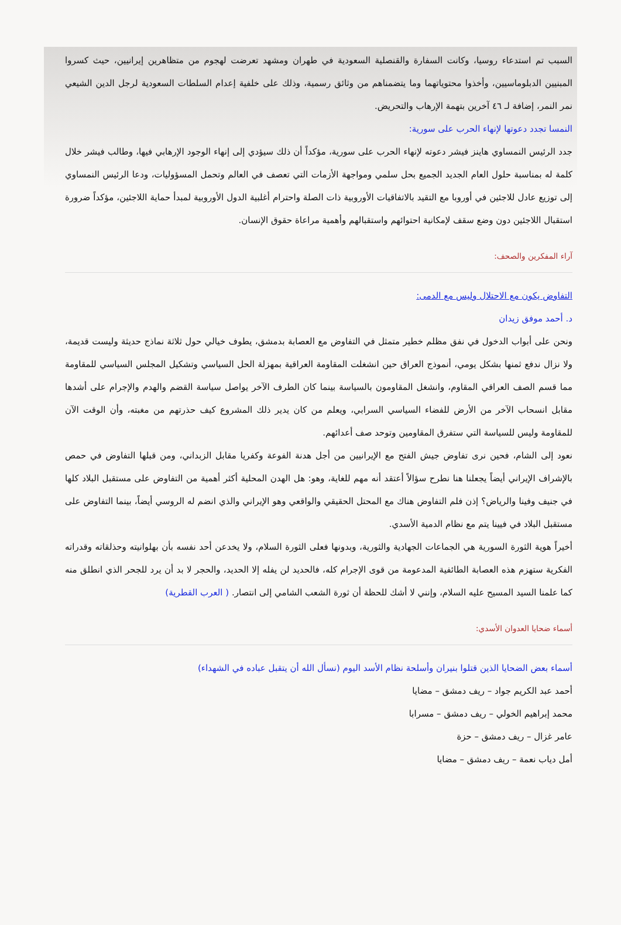السبب تم استدعاء روسيا، وكانت السفارة والقنصلية السعودية في طهران ومشهد تعرضت لهجوم من متظاهرين إيرانيين، حيث كسروا المبنيين الدبلوماسيين، وأخذوا محتوياتهما وما يتضمناهم من وثائق رسمية، وذلك على خلفية إعدام السلطات السعودية لرجل الدين الشيعي نمر النمر، إضافة لـ ٤٦ آخرين بتهمة الإرهاب والتحريض.
النمسا تجدد دعوتها لإنهاء الحرب على سورية:
جدد الرئيس النمساوي هاينز فيشر دعوته لإنهاء الحرب على سورية، مؤكداً أن ذلك سيؤدي إلى إنهاء الوجود الإرهابي فيها، وطالب فيشر خلال كلمة له بمناسبة حلول العام الجديد الجميع بحل سلمي ومواجهة الأزمات التي تعصف في العالم وتحمل المسؤوليات، ودعا الرئيس النمساوي إلى توزيع عادل للاجئين في أوروبا مع التقيد بالاتفاقيات الأوروبية ذات الصلة واحترام أغلبية الدول الأوروبية لمبدأ حماية اللاجئين، مؤكداً ضرورة استقبال اللاجئين دون وضع سقف لإمكانية احتوائهم واستقبالهم وأهمية مراعاة حقوق الإنسان.
آراء المفكرين والصحف:
التفاوض يكون مع الاحتلال وليس مع الدمى:
د. أحمد موفق زيدان
ونحن على أبواب الدخول في نفق مظلم خطير متمثل في التفاوض مع العصابة بدمشق، يطوف خيالي حول ثلاثة نماذج حديثة وليست قديمة، ولا نزال ندفع ثمنها بشكل يومي، أنموذج العراق حين انشغلت المقاومة العراقية بمهزلة الحل السياسي وتشكيل المجلس السياسي للمقاومة مما قسم الصف العراقي المقاوم، وانشغل المقاومون بالسياسة بينما كان الطرف الآخر يواصل سياسة القضم والهدم والإجرام على أشدها مقابل انسحاب الآخر من الأرض للفضاء السياسي السرابي، ويعلم من كان يدير ذلك المشروع كيف حذرتهم من مغبته، وأن الوقت الآن للمقاومة وليس للسياسة التي ستفرق المقاومين وتوحد صف أعدائهم.
نعود إلى الشام، فحين نرى تفاوض جيش الفتح مع الإيرانيين من أجل هدنة الفوعة وكفريا مقابل الزبداني، ومن قبلها التفاوض في حمص بالإشراف الإيراني أيضاً يجعلنا هنا نطرح سؤالاً أعتقد أنه مهم للغاية، وهو: هل الهدن المحلية أكثر أهمية من التفاوض على مستقبل البلاد كلها في جنيف وفينا والرياض؟ إذن فلم التفاوض هناك مع المحتل الحقيقي والواقعي وهو الإيراني والذي انضم له الروسي أيضاً، بينما التفاوض على مستقبل البلاد في فيينا يتم مع نظام الدمية الأسدي.
أخيراً هوية الثورة السورية هي الجماعات الجهادية والثورية، وبدونها فعلى الثورة السلام، ولا يخدعن أحد نفسه بأن بهلوانيته وحذلقاته وقدراته الفكرية ستهزم هذه العصابة الطائفية المدعومة من قوى الإجرام كله، فالحديد لن يفله إلا الحديد، والحجر لا بد أن يرد للجحر الذي انطلق منه كما علمنا السيد المسيح عليه السلام، وإنني لا أشك للحظة أن ثورة الشعب الشامي إلى انتصار. ( العرب القطرية)
أسماء ضحايا العدوان الأسدي:
أسماء بعض الضحايا الذين قتلوا بنيران وأسلحة نظام الأسد اليوم (نسأل الله أن يتقبل عباده في الشهداء)
أحمد عبد الكريم جواد – ريف دمشق – مضايا
محمد إبراهيم الخولي – ريف دمشق – مسرابا
عامر غزال – ريف دمشق – حزة
أمل دياب نعمة – ريف دمشق – مضايا